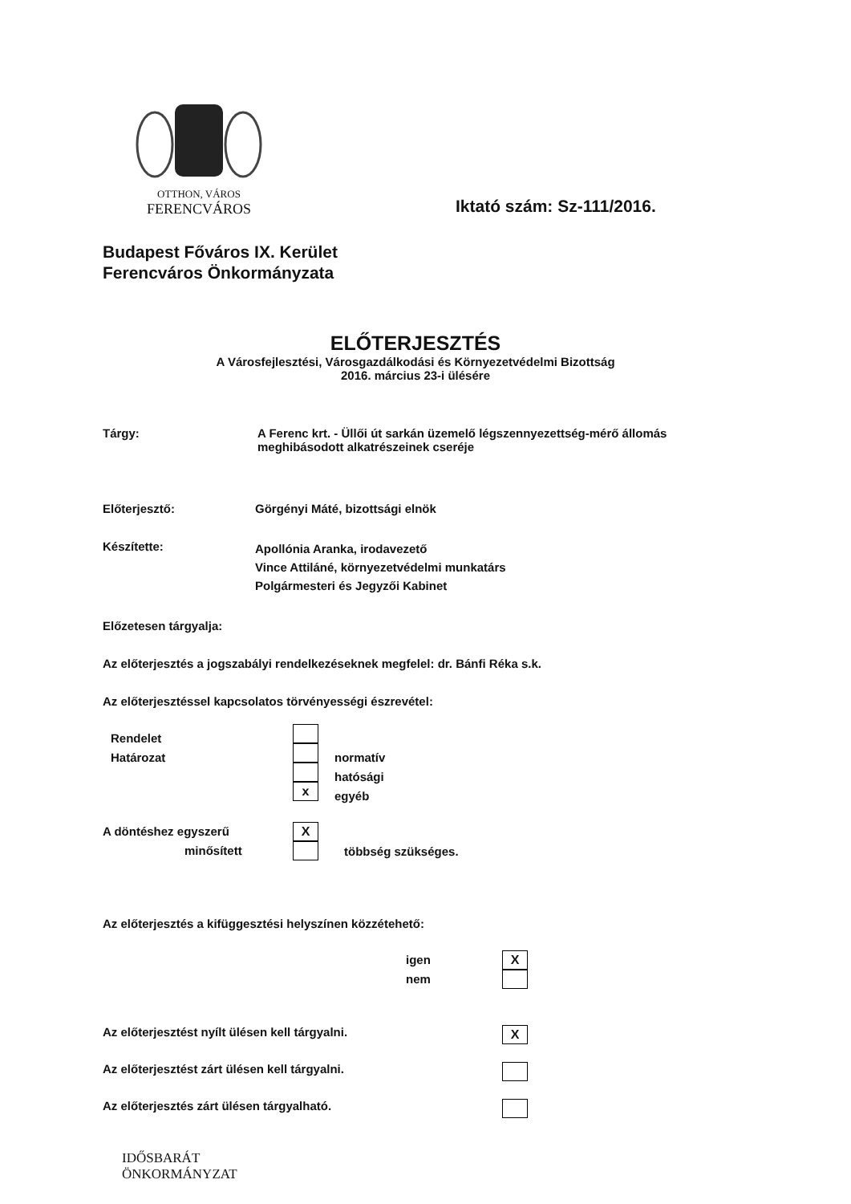OTTHON, VÁROS
FERENCVÁROS
Iktató szám: Sz-111/2016.
Budapest Főváros IX. Kerület
Ferencváros Önkormányzata
ELŐTERJESZTÉS
A Városfejlesztési, Városgazdálkodási és Környezetvédelmi Bizottság
2016. március 23-i ülésére
Tárgy: A Ferenc krt. - Üllői út sarkán üzemelő légszennyezettség-mérő állomás
meghibásodott alkatrészeinek cseréje
Előterjesztő: Görgényi Máté, bizottsági elnök
Készítette:
Apollónia Aranka, irodavezető
Vince Attiláné, környezetvédelmi munkatárs
Polgármesteri és Jegyzői Kabinet
Előzetesen tárgyalja:
Az előterjesztés a jogszabályi rendelkezéseknek megfelel: dr. Bánfi Réka s.k.
Az előterjesztéssel kapcsolatos törvényességi észrevétel:
Rendelet
Határozat
x
normatív
hatósági
egyéb
A döntéshez egyszerű
minősített
X
többség szükséges.
Az előterjesztés a kifüggesztési helyszínen közzétehető:
igen
nem
X
Az előterjesztést nyílt ülésen kell tárgyalni.
X
Az előterjesztést zárt ülésen kell tárgyalni.
Az előterjesztés zárt ülésen tárgyalható.
IDŐSBARÁT
ÖNKORMÁNYZAT